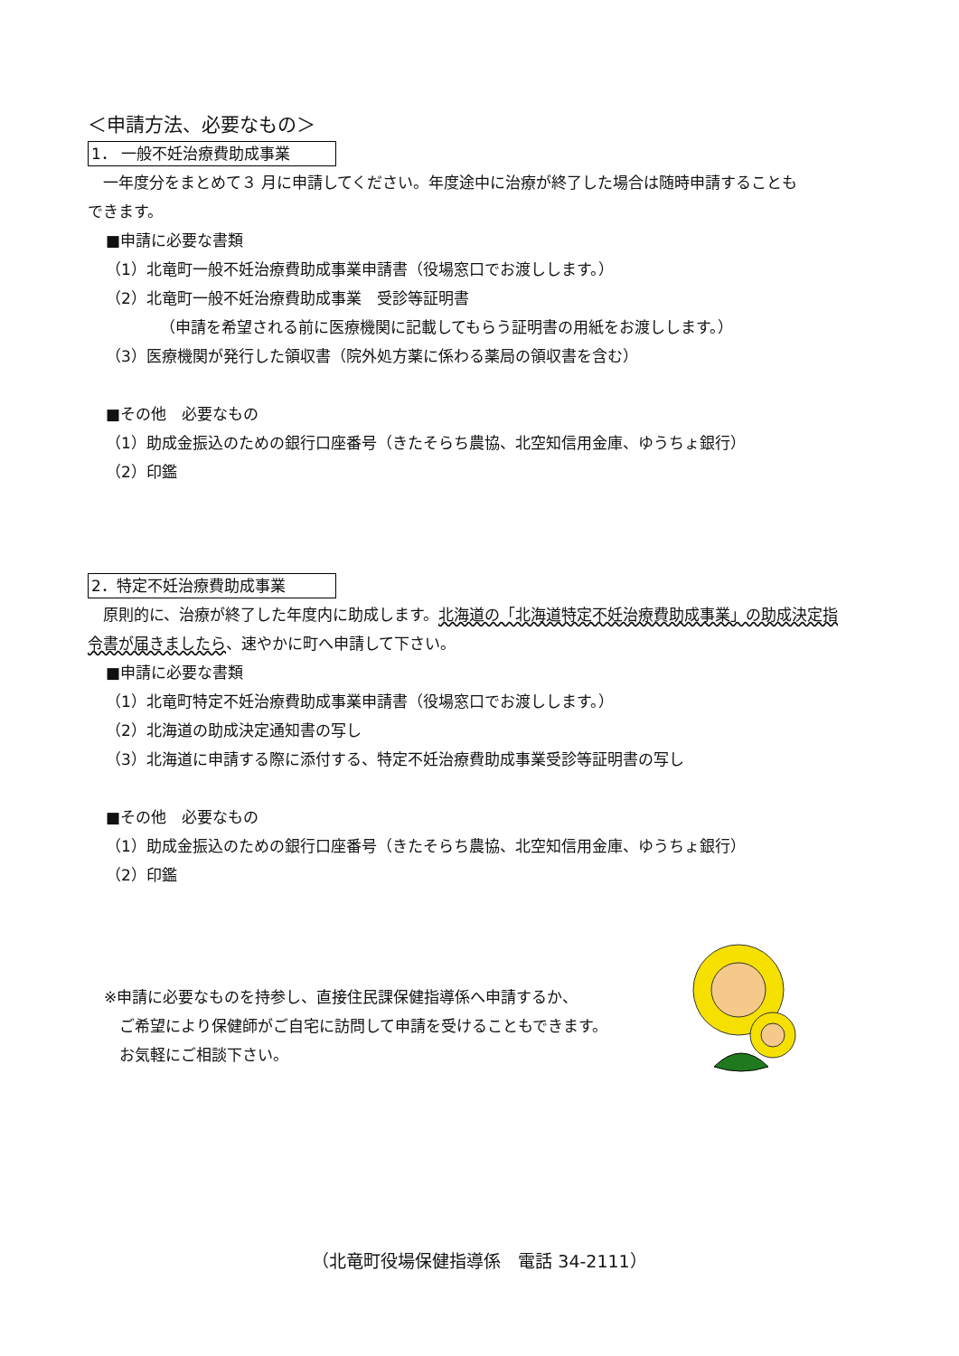＜申請方法、必要なもの＞
1． 一般不妊治療費助成事業
　一年度分をまとめて３ 月に申請してください。年度途中に治療が終了した場合は随時申請することも
できます。
■申請に必要な書類
（1）北竜町一般不妊治療費助成事業申請書（役場窓口でお渡しします。）
（2）北竜町一般不妊治療費助成事業　受診等証明書
（申請を希望される前に医療機関に記載してもらう証明書の用紙をお渡しします。）
（3）医療機関が発行した領収書（院外処方薬に係わる薬局の領収書を含む）
■その他　必要なもの
（1）助成金振込のための銀行口座番号（きたそらち農協、北空知信用金庫、ゆうちょ銀行）
（2）印鑑
2．特定不妊治療費助成事業
　原則的に、治療が終了した年度内に助成します。北海道の「北海道特定不妊治療費助成事業」の助成決定指
令書が届きましたら、速やかに町へ申請して下さい。
■申請に必要な書類
（1）北竜町特定不妊治療費助成事業申請書（役場窓口でお渡しします。）
（2）北海道の助成決定通知書の写し
（3）北海道に申請する際に添付する、特定不妊治療費助成事業受診等証明書の写し
■その他　必要なもの
（1）助成金振込のための銀行口座番号（きたそらち農協、北空知信用金庫、ゆうちょ銀行）
（2）印鑑
※申請に必要なものを持参し、直接住民課保健指導係へ申請するか、
　ご希望により保健師がご自宅に訪問して申請を受けることもできます。
　お気軽にご相談下さい。
（北竜町役場保健指導係　電話 34-2111）